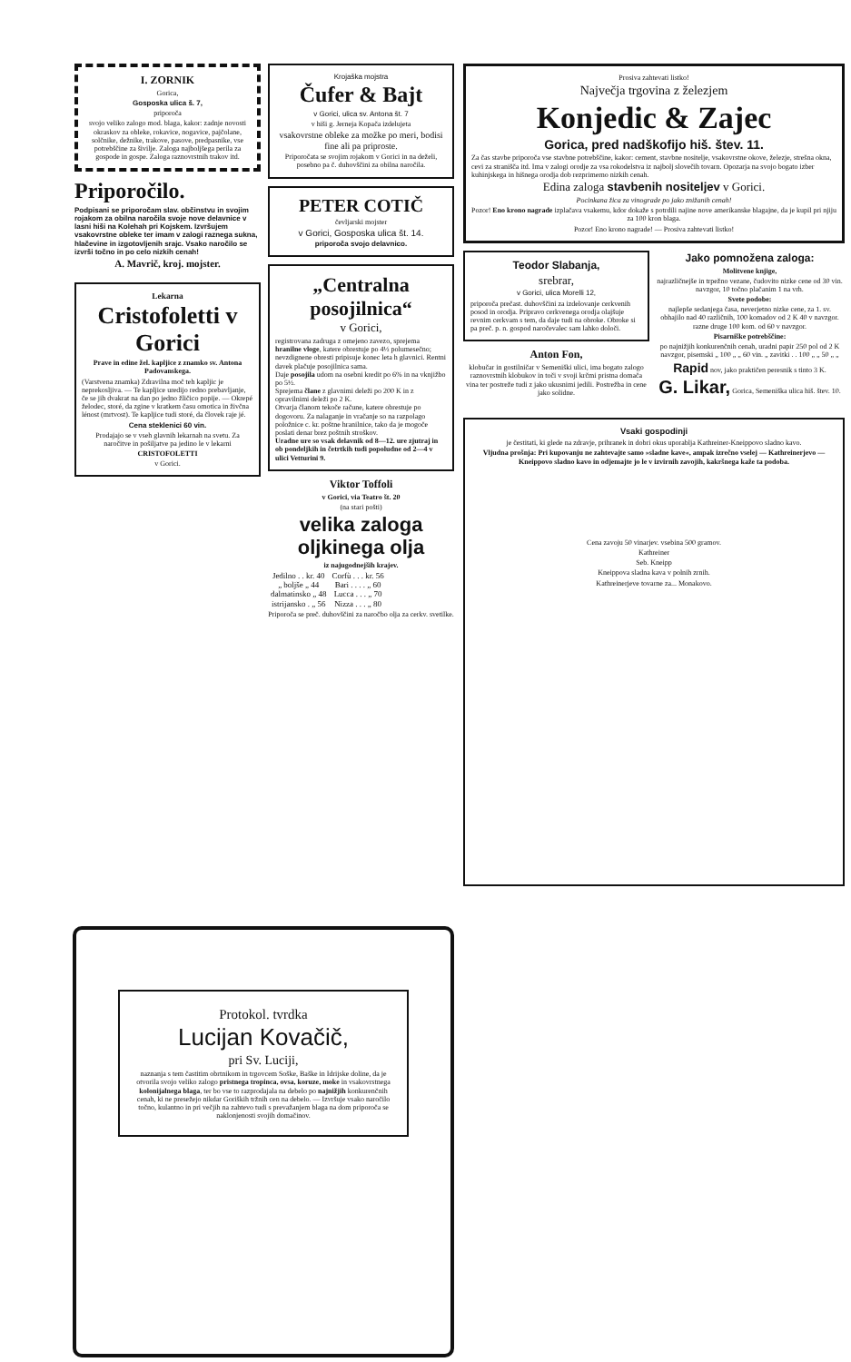I. ZORNIK
Gorica,
Gosposka ulica š. 7,
priporoča
svojo veliko zalogo mod. blaga, kakor: zadnje novosti okraskov za obleke, rokavice, nogavice, pajčolane, solčnike, dežnike, trakove, pasove, predpasnike, vse potrebščine za šivilje. Zaloga najboljšega perila za gospode in gospe. Zaloga raznovrstnih trakov itd.
Priporočilo.
Podpisani se priporočam slav. občinstvu in svojim rojakom za obilna naročila svoje nove delavnice v lasni hiši na Kolehah pri Kojskem. Izvršujem vsakovrstne obleke ter imam v zalogi raznega sukna, hlačevine in izgotovljenih srajc. Vsako naročilo se izvrši točno in po celo nizkih cenah!
A. Mavrič, kroj. mojster.
Lekarna
Cristofoletti v Gorici
Prave in edine žel. kapljice z znamko sv. Antona Padovanskega.
(Varstvena znamka) Zdravilna moč teh kapljic je neprekosljiva. — Te kapljice uredijo redno prebavljanje, če se jih dvakrat na dan po jedno žličico popije. — Okrepé želodec, storé, da zgine v kratkem času omotica in živčna lénost (mrtvost). Te kapljice tudi storé, da človek raje jé.
Cena steklenici 60 vin.
Prodajajo se v vseh glavnih lekarnah na svetu. Za naročitve in pošiljatve pa jedino le v lekarni
CRISTOFOLETTI
v Gorici.
Krojaška mojstra
Čufer & Bajt
v Gorici, ulica sv. Antona št. 7
v hiši g. Jerneja Kopača izdelujeta
vsakovrstne obleke za možke po meri, bodisi fine ali pa priproste.
Priporočata se svojim rojakom v Gorici in na deželi, posebno pa č. duhovščini za obilna naročila.
PETER COTIČ
čevljarski mojster
v Gorici, Gosposka ulica št. 14.
priporoča svojo delavnico.
„Centralna posojilnica“
v Gorici,
registrovana zadruga z omejeno zavezo, sprejema hranilne vloge, katere obrestuje po 4½ polumesečno; nevzdignene obresti pripisuje konec leta h glavnici. Rentni davek plačuje posojilnica sama.
Daje posojila udom na osebni kredit po 6% in na vknjižbo po 5½.
Sprejema člane z glavnimi deleži po 200 K in z opravilnimi deleži po 2 K.
Otvarja članom tekoče račune, katere obrestuje po dogovoru. Za nalaganje in vračanje so na razpolago položnice c. kr. poštne hranilnice, tako da je mogoče poslati denar brez poštnih stroškov.
Uradne ure so vsak delavnik od 8—12. ure zjutraj in ob pondeljkih in četrtkih tudi popoludne od 2—4 v ulici Vetturini 9.
Viktor Toffoli
v Gorici, via Teatro št. 20
(na stari pošti)
velika zaloga oljkinega olja
iz najugodnejših krajev.
| Jedilno . . kr. 40 | Corfù . . . kr. 56 |
| „ boljše „ 44 | Bari . . . . „ 60 |
| dalmatinsko „ 48 | Lucca . . . „ 70 |
| istrijansko . „ 56 | Nizza . . . „ 80 |
Priporoča se preč. duhovščini za naročbo olja za cerkv. svetilke.
Prosiva zahtevati listko!
Največja trgovina z železjem
Konjedic & Zajec
Gorica, pred nadškofijo hiš. štev. 11.
Za čas stavbe priporoča vse stavbne potrebščine, kakor: cement, stavbne nositelje, vsakovrstne okove, železje, strešna okna, cevi za stranišča itd. Ima v zalogi orodje za vsa rokodelstva iz najbolj slovečih tovarn. Opozarja na svojo bogato izber kuhinjskega in hišnega orodja dob rezprimerno nizkih cenah.
Edina zaloga stavbenih nositeljev v Gorici.
Pocinkana žica za vinograde po jako znižanih cenah!
Pozor! Eno krono nagrade izplačava vsakemu, kdor dokaže s potrdili najine nove amerikanske blagajne, da je kupil pri njiju za 100 kron blaga.
Pozor! Eno krono nagrade! — Prosiva zahtevati listko!
Teodor Slabanja,
srebrar,
v Gorici, ulica Morelli 12,
priporoča prečast. duhovščini za izdelovanje cerkvenih posod in orodja. Pripravo cerkvenega orodja olajšuje revnim cerkvam s tem, da daje tudi na obroke. Obroke si pa preč. p. n. gospod naročevalec sam lahko določi.
Anton Fon,
klobučar in gostilničar v Semeniški ulici, ima bogato zalogo raznovrstnih klobukov in toči v svoji krčmi pristna domača vina ter postreže tudi z jako ukusnimi jedili. Postrežba in cene jako solidne.
Jako pomnožena zaloga:
Molitvene knjige,
najrazličnejše in trpežno vezane, čudovito nizke cene od 30 vin. navzgor, 10 točno plačanim 1 na vrh.
Svete podobe:
najlepše sedanjega časa, neverjetno nizke cene, za 1. sv. obhajilo nad 40 različnih, 100 komadov od 2 K 40 v navzgor. razne druge 100 kom. od 60 v navzgor.
Pisarniške potrebščine:
po najnižjih konkurenčnih cenah, uradni papir 250 pol od 2 K navzgor, pisemski „ 100 „ „ 60 vin. „ zavitki . . 100 „ „ 50 „ „
Rapid nov, jako praktičen peresnik s tinto 3 K.
G. Likar, Gorica, Semeniška ulica hiš. štev. 10.
Vsaki gospodinji
je čestitati, ki glede na zdravje, prihranek in dobri okus uporablja Kathreiner-Kneippovo sladno kavo.
Vljudna prošnja: Pri kupovanju ne zahtevajte samo »sladne kave«, ampak izrečno vselej — Kathreinerjevo — Kneippovo sladno kavo in odjemajte jo le v izvirnih zavojih, kakršnega kaže ta podoba.
Cena zavoju 50 vinarjev. vsebina 500 gramov.
Kathreiner
Seb. Kneipp
Kneippova sladna kava v polnih zrnih.
Kathreinerjeve tovarne za... Monakovo.
Protokol. tvrdka
Lucijan Kovačič,
pri Sv. Luciji,
naznanja s tem častitim obrtnikom in trgovcem Soške, Baške in Idrijske doline, da je otvorila svojo veliko zalogo pristnega tropinca, ovsa, koruze, moke in vsakovrstnega kolonijalnega blaga, ter bo vse to razprodajala na debelo po najnižjih konkurenčnih cenah, ki ne presežejo nikdar Goriških tržnih cen na debelo. — Izvršuje vsako naročilo točno, kulantno in pri večjih na zahtevo tudi s prevažanjem blaga na dom priporoča se naklonjenosti svojih domačinov.